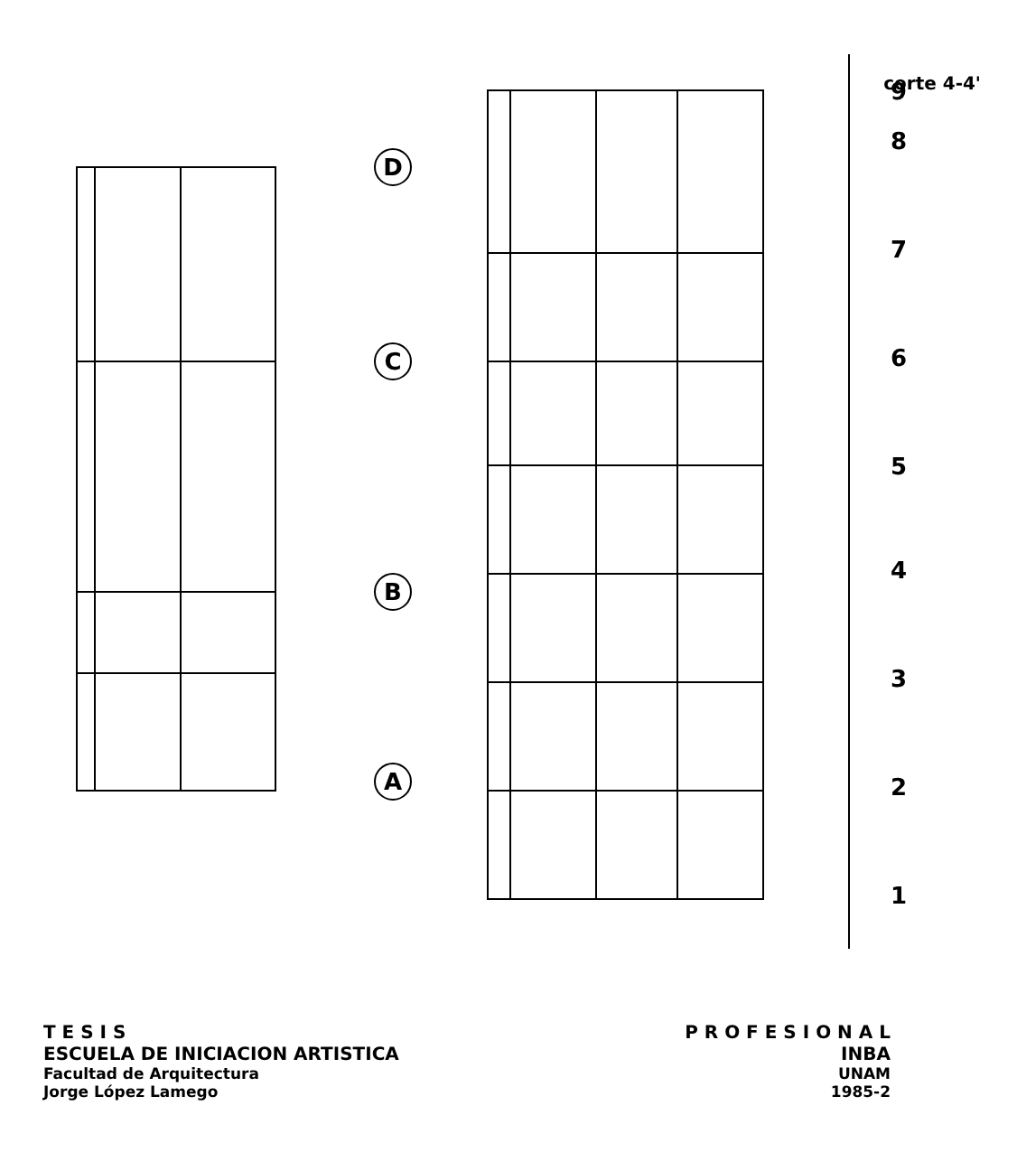D
C
B
A
9
8
7
6
5
4
3
2
1
corte 4-4'
T E S I S P R O F E S I O N A L
ESCUELA DE INICIACION ARTISTICA INBA
Facultad de Arquitectura UNAM
Jorge López Lamego 1985-2